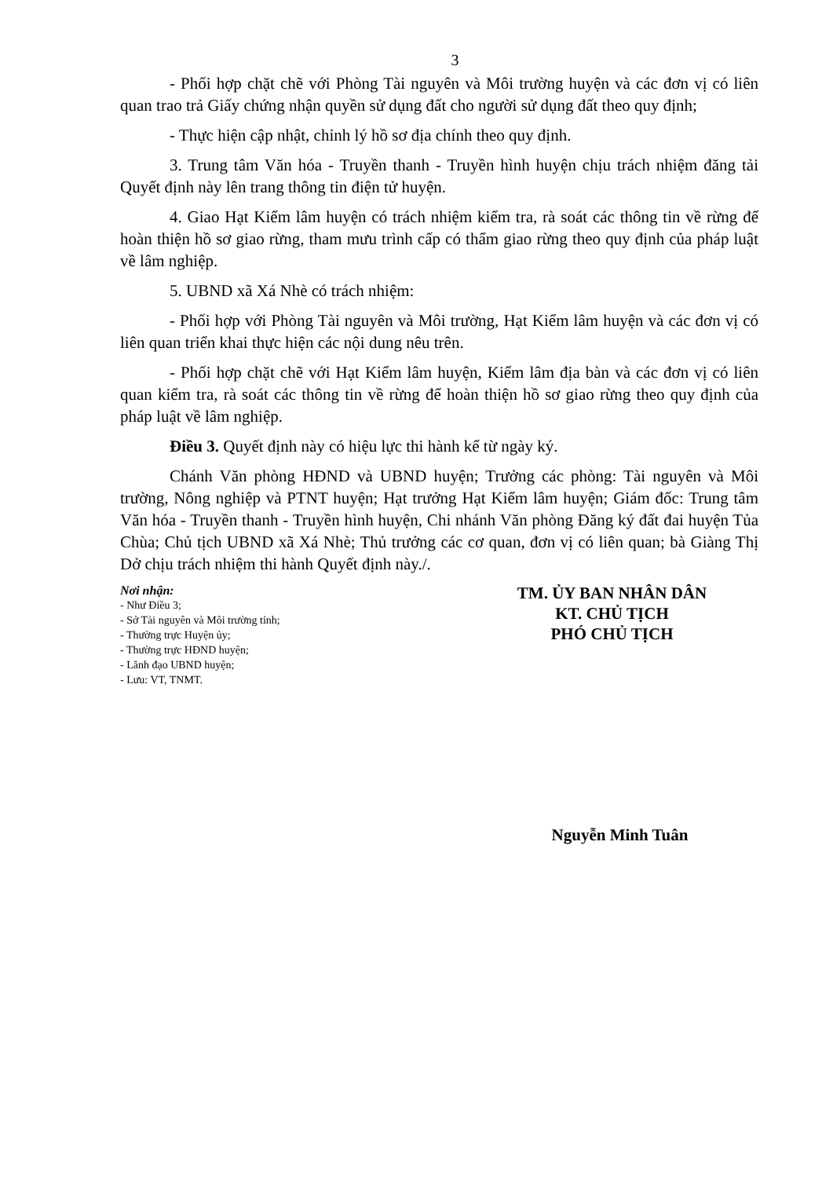3
- Phối hợp chặt chẽ với Phòng Tài nguyên và Môi trường huyện và các đơn vị có liên quan trao trả Giấy chứng nhận quyền sử dụng đất cho người sử dụng đất theo quy định;
- Thực hiện cập nhật, chỉnh lý hồ sơ địa chính theo quy định.
3. Trung tâm Văn hóa - Truyền thanh - Truyền hình huyện chịu trách nhiệm đăng tải Quyết định này lên trang thông tin điện tử huyện.
4. Giao Hạt Kiểm lâm huyện có trách nhiệm kiểm tra, rà soát các thông tin về rừng để hoàn thiện hồ sơ giao rừng, tham mưu trình cấp có thẩm giao rừng theo quy định của pháp luật về lâm nghiệp.
5. UBND xã Xá Nhè có trách nhiệm:
- Phối hợp với Phòng Tài nguyên và Môi trường, Hạt Kiểm lâm huyện và các đơn vị có liên quan triển khai thực hiện các nội dung nêu trên.
- Phối hợp chặt chẽ với Hạt Kiểm lâm huyện, Kiểm lâm địa bàn và các đơn vị có liên quan kiểm tra, rà soát các thông tin về rừng để hoàn thiện hồ sơ giao rừng theo quy định của pháp luật về lâm nghiệp.
Điều 3. Quyết định này có hiệu lực thi hành kể từ ngày ký.
Chánh Văn phòng HĐND và UBND huyện; Trưởng các phòng: Tài nguyên và Môi trường, Nông nghiệp và PTNT huyện; Hạt trưởng Hạt Kiểm lâm huyện; Giám đốc: Trung tâm Văn hóa - Truyền thanh - Truyền hình huyện, Chi nhánh Văn phòng Đăng ký đất đai huyện Tủa Chùa; Chủ tịch UBND xã Xá Nhè; Thủ trưởng các cơ quan, đơn vị có liên quan; bà Giàng Thị Dở chịu trách nhiệm thi hành Quyết định này./.
Nơi nhận:
- Như Điều 3;
- Sở Tài nguyên và Môi trường tỉnh;
- Thường trực Huyện ủy;
- Thường trực HĐND huyện;
- Lãnh đạo UBND huyện;
- Lưu: VT, TNMT.
TM. ỦY BAN NHÂN DÂN
KT. CHỦ TỊCH
PHÓ CHỦ TỊCH
Nguyễn Minh Tuân